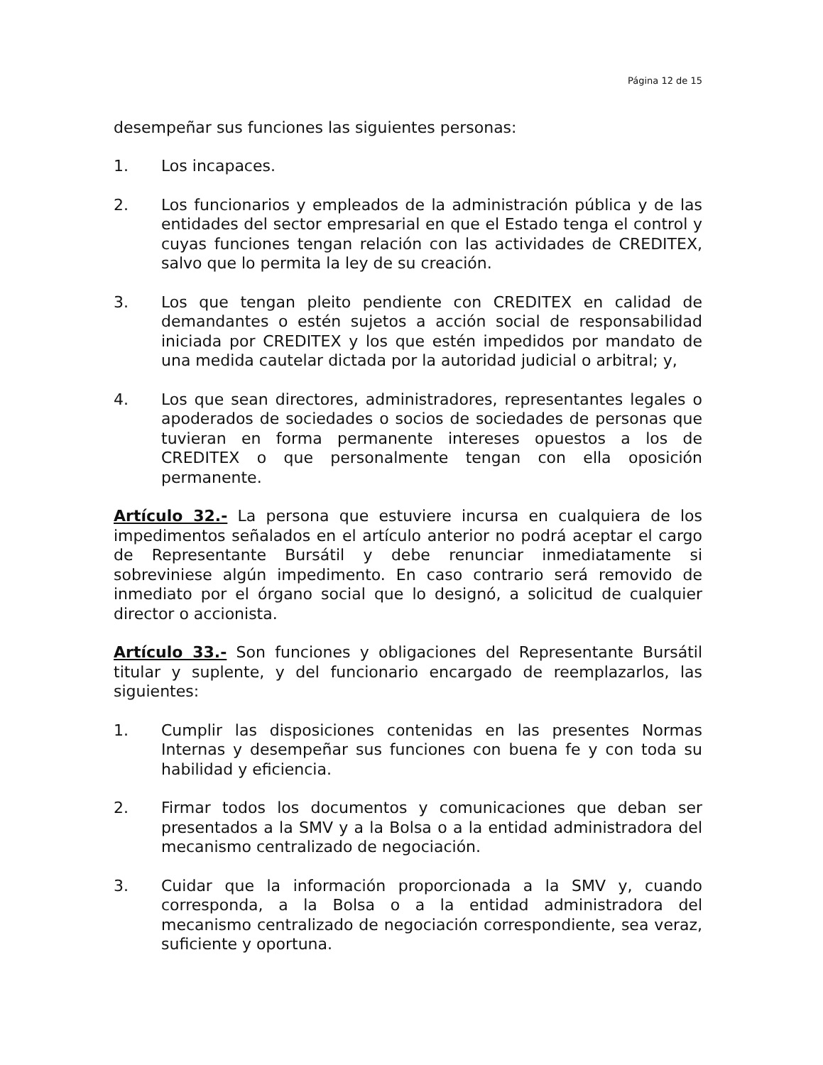Página 12 de 15
desempeñar sus funciones las siguientes personas:
1. Los incapaces.
2. Los funcionarios y empleados de la administración pública y de las entidades del sector empresarial en que el Estado tenga el control y cuyas funciones tengan relación con las actividades de CREDITEX, salvo que lo permita la ley de su creación.
3. Los que tengan pleito pendiente con CREDITEX en calidad de demandantes o estén sujetos a acción social de responsabilidad iniciada por CREDITEX y los que estén impedidos por mandato de una medida cautelar dictada por la autoridad judicial o arbitral; y,
4. Los que sean directores, administradores, representantes legales o apoderados de sociedades o socios de sociedades de personas que tuvieran en forma permanente intereses opuestos a los de CREDITEX o que personalmente tengan con ella oposición permanente.
Artículo 32.- La persona que estuviere incursa en cualquiera de los impedimentos señalados en el artículo anterior no podrá aceptar el cargo de Representante Bursátil y debe renunciar inmediatamente si sobreviniese algún impedimento. En caso contrario será removido de inmediato por el órgano social que lo designó, a solicitud de cualquier director o accionista.
Artículo 33.- Son funciones y obligaciones del Representante Bursátil titular y suplente, y del funcionario encargado de reemplazarlos, las siguientes:
1. Cumplir las disposiciones contenidas en las presentes Normas Internas y desempeñar sus funciones con buena fe y con toda su habilidad y eficiencia.
2. Firmar todos los documentos y comunicaciones que deban ser presentados a la SMV y a la Bolsa o a la entidad administradora del mecanismo centralizado de negociación.
3. Cuidar que la información proporcionada a la SMV y, cuando corresponda, a la Bolsa o a la entidad administradora del mecanismo centralizado de negociación correspondiente, sea veraz, suficiente y oportuna.